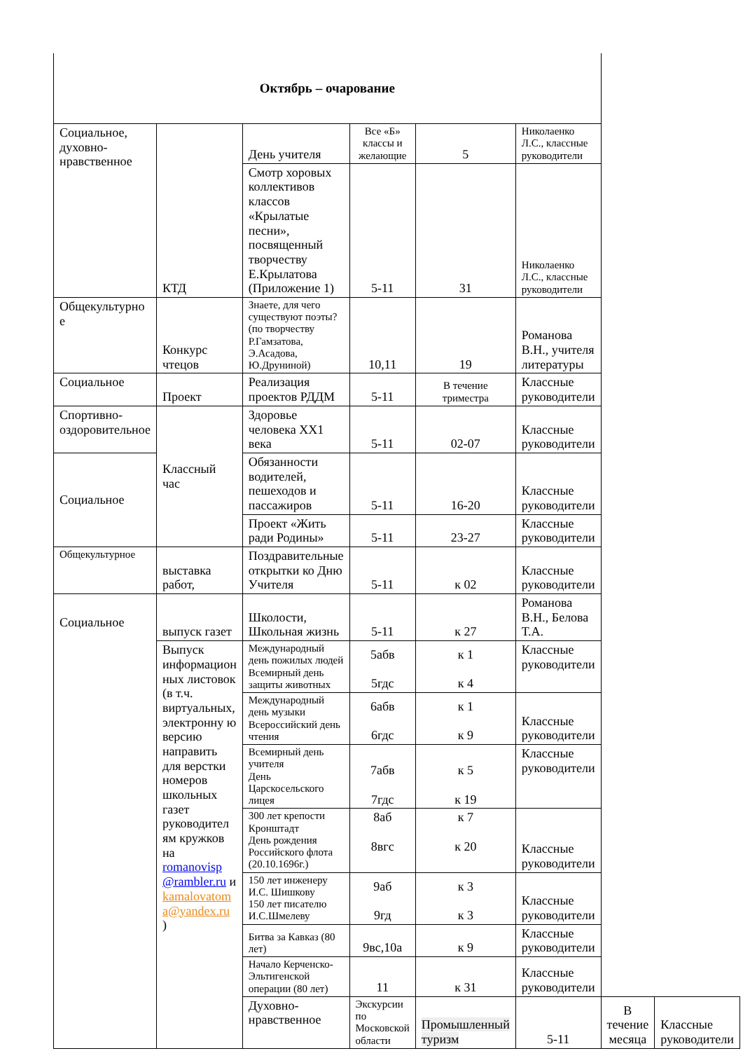| Октябрь – очарование | | | | | | | |
| Социальное, духовно-нравственное | КТД | День учителя | Все «Б» классы и желающие | 5 | Николаенко Л.С., классные руководители | | |
| | | Смотр хоровых коллективов классов «Крылатые песни», посвященный творчеству Е.Крылатова (Приложение 1) | 5-11 | 31 | Николаенко Л.С., классные руководители | | |
| Общекультурно е | Конкурс чтецов | Знаете, для чего существуют поэты? (по творчеству Р.Гамзатова, Э.Асадова, Ю.Друниной) | 10,11 | 19 | Романова В.Н., учителя литературы | | |
| Социальное | Проект | Реализация проектов РДДМ | 5-11 | В течение триместра | Классные руководители | | |
| Спортивно-оздоровительное | Классный час | Здоровье человека XX1 века | 5-11 | 02-07 | Классные руководители | | |
| Социальное | | Обязанности водителей, пешеходов и пассажиров | 5-11 | 16-20 | Классные руководители | | |
| | | Проект «Жить ради Родины» | 5-11 | 23-27 | Классные руководители | | |
| Общекультурное | выставка работ, | Поздравительные открытки ко Дню Учителя | 5-11 | к 02 | Классные руководители | | |
| Социальное | выпуск газет | Школости, Школьная жизнь | 5-11 | к 27 | Романова В.Н., Белова Т.А. | | |
| | Выпуск информацион ных листовок (в т.ч. виртуальных, электронну ю версию направить для верстки номеров школьных газет руководител ям кружков на romanovisp @rambler.ru и kamalovatom a@yandex.ru ) | Международный день пожилых людей Всемирный день защиты животных | 5абв 5гдс | к 1 к 4 | Классные руководители | | |
| | | Международный день музыки Всероссийский день чтения | 6абв 6гдс | к 1 к 9 | Классные руководители | | |
| | | Всемирный день учителя День Царскосельского лицея | 7абв 7гдс | к 5 к 19 | Классные руководители | | |
| | | 300 лет крепости Кронштадт День рождения Российского флота (20.10.1696г.) | 8аб 8вгс | к 7 к 20 | Классные руководители | | |
| | | 150 лет инженеру И.С. Шишкову 150 лет писателю И.С.Шмелеву | 9аб 9гд | к 3 к 3 | Классные руководители | | |
| | | Битва за Кавказ (80 лет) | 9вс,10а | к 9 | Классные руководители | | |
| | | Начало Керченско-Эльтигенской операции (80 лет) | 11 | к 31 | Классные руководители | | |
| | | Духовно-нравственное | Экскурсии по Московской области | Промышленный туризм | 5-11 | В течение месяца | Классные руководители |